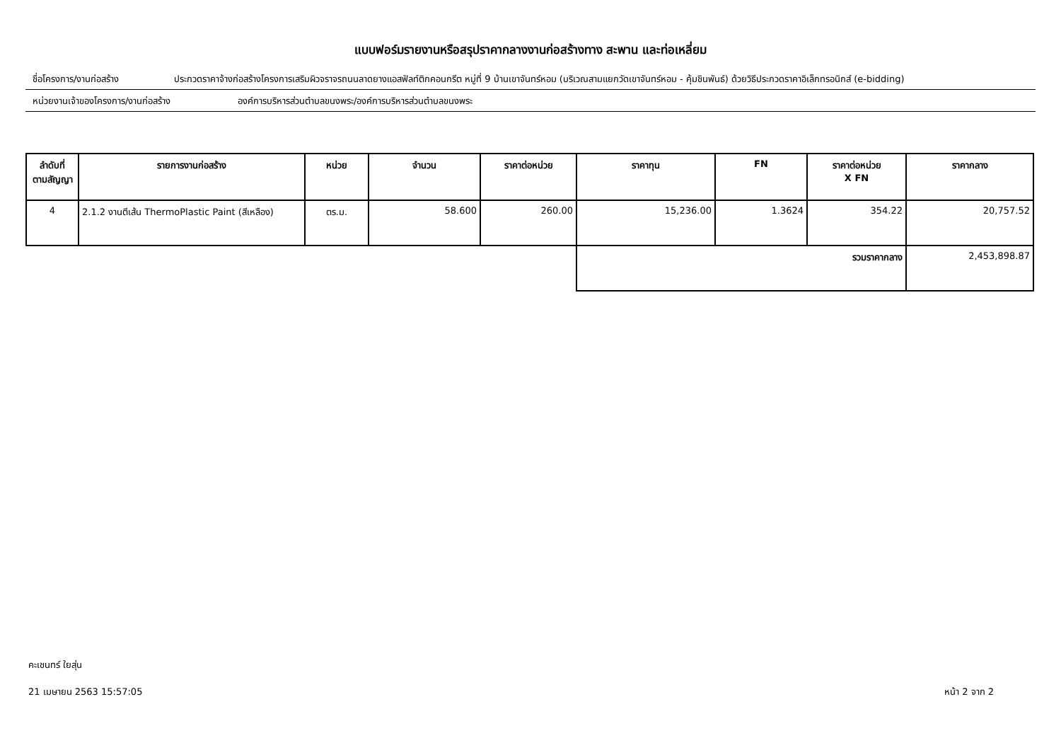แบบฟอร์มรายงานหรือสรุปราคากลางงานก่อสร้างทาง สะพาน และท่อเหลี่ยม
ชื่อโครงการ/งานก่อสร้าง ประกวดราคาจ้างก่อสร้างโครงการเสริมผิวจราจรถนนลาดยางแอสฟัลท์ติกคอนกรีต หมู่ที่ 9 บ้านเขาจันทร์หอม (บริเวณสามแยกวัดเขาจันทร์หอม - คุ้มชินพันธ์) ด้วยวิธีประกวดราคาอิเล็กทรอนิกส์ (e-bidding)
หน่วยงานเจ้าของโครงการ/งานก่อสร้าง องค์การบริหารส่วนตำบลขนงพระ/องค์การบริหารส่วนตำบลขนงพระ
| ลำดับที่ ตามสัญญา | รายการงานก่อสร้าง | หน่วย | จำนวน | ราคาต่อหน่วย | ราคาทุน | FN | ราคาต่อหน่วย X FN | ราคากลาง |
| --- | --- | --- | --- | --- | --- | --- | --- | --- |
| 4 | 2.1.2 งานตีเส้น ThermoPlastic Paint (สีเหลือง) | ตร.ม. | 58.600 | 260.00 | 15,236.00 | 1.3624 | 354.22 | 20,757.52 |
| | | | | | รวมราคากลาง | | | 2,453,898.87 |
คะเชนทร์ ใยสุ่น
21 เมษายน 2563 15:57:05 หน้า 2 จาก 2